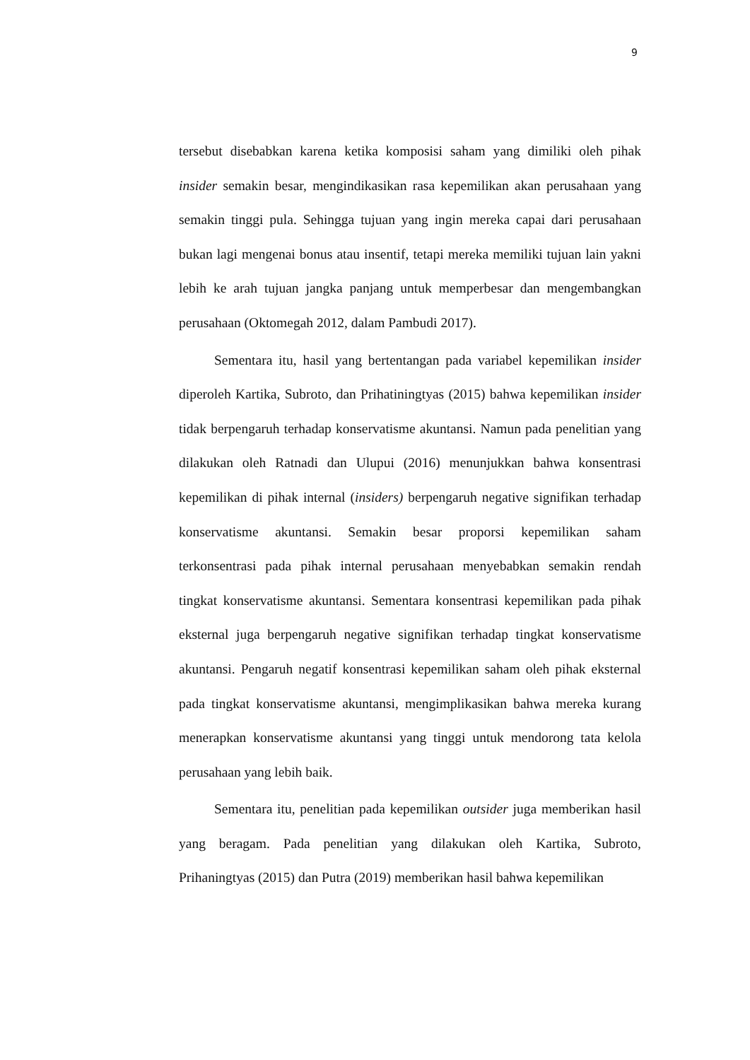9
tersebut disebabkan karena ketika komposisi saham yang dimiliki oleh pihak insider semakin besar, mengindikasikan rasa kepemilikan akan perusahaan yang semakin tinggi pula. Sehingga tujuan yang ingin mereka capai dari perusahaan bukan lagi mengenai bonus atau insentif, tetapi mereka memiliki tujuan lain yakni lebih ke arah tujuan jangka panjang untuk memperbesar dan mengembangkan perusahaan (Oktomegah 2012, dalam Pambudi 2017).
Sementara itu, hasil yang bertentangan pada variabel kepemilikan insider diperoleh Kartika, Subroto, dan Prihatiningtyas (2015) bahwa kepemilikan insider tidak berpengaruh terhadap konservatisme akuntansi. Namun pada penelitian yang dilakukan oleh Ratnadi dan Ulupui (2016) menunjukkan bahwa konsentrasi kepemilikan di pihak internal (insiders) berpengaruh negative signifikan terhadap konservatisme akuntansi. Semakin besar proporsi kepemilikan saham terkonsentrasi pada pihak internal perusahaan menyebabkan semakin rendah tingkat konservatisme akuntansi. Sementara konsentrasi kepemilikan pada pihak eksternal juga berpengaruh negative signifikan terhadap tingkat konservatisme akuntansi. Pengaruh negatif konsentrasi kepemilikan saham oleh pihak eksternal pada tingkat konservatisme akuntansi, mengimplikasikan bahwa mereka kurang menerapkan konservatisme akuntansi yang tinggi untuk mendorong tata kelola perusahaan yang lebih baik.
Sementara itu, penelitian pada kepemilikan outsider juga memberikan hasil yang beragam. Pada penelitian yang dilakukan oleh Kartika, Subroto, Prihaningtyas (2015) dan Putra (2019) memberikan hasil bahwa kepemilikan